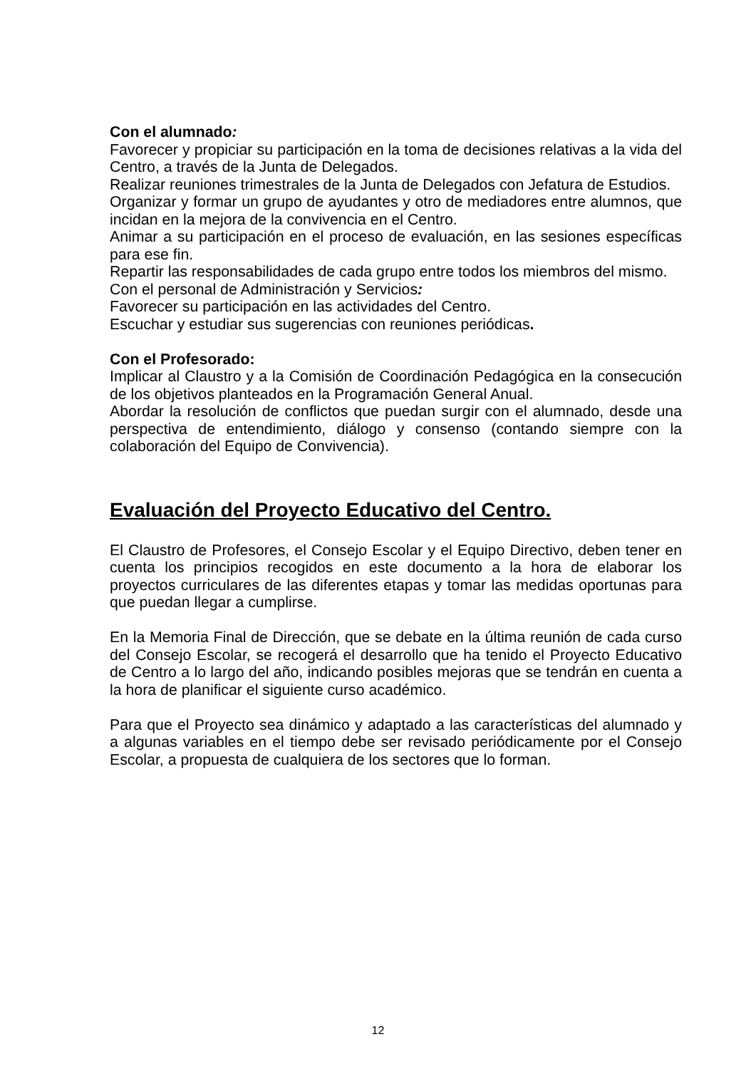Con el alumnado:
Favorecer y propiciar su participación en la toma de decisiones relativas a la vida del Centro, a través de la Junta de Delegados.
Realizar reuniones trimestrales de la Junta de Delegados con Jefatura de Estudios.
Organizar y formar un grupo de ayudantes y otro de mediadores entre alumnos, que incidan en la mejora de la convivencia en el Centro.
Animar a su participación en el proceso de evaluación, en las sesiones específicas para ese fin.
Repartir las responsabilidades de cada grupo entre todos los miembros del mismo.
Con el personal de Administración y Servicios:
Favorecer su participación en las actividades del Centro.
Escuchar y estudiar sus sugerencias con reuniones periódicas.
Con el Profesorado:
Implicar al Claustro y a la Comisión de Coordinación Pedagógica en la consecución de los objetivos planteados en la Programación General Anual.
Abordar la resolución de conflictos que puedan surgir con el alumnado, desde una perspectiva de entendimiento, diálogo y consenso (contando siempre con la colaboración del Equipo de Convivencia).
Evaluación del Proyecto Educativo del Centro.
El Claustro de Profesores, el Consejo Escolar y el Equipo Directivo, deben tener en cuenta los principios recogidos en este documento a la hora de elaborar los proyectos curriculares de las diferentes etapas y tomar las medidas oportunas para que puedan llegar a cumplirse.
En la Memoria Final de Dirección, que se debate en la última reunión de cada curso del Consejo Escolar, se recogerá el desarrollo que ha tenido el Proyecto Educativo de Centro a lo largo del año, indicando posibles mejoras que se tendrán en cuenta a la hora de planificar el siguiente curso académico.
Para que el Proyecto sea dinámico y adaptado a las características del alumnado y a algunas variables en el tiempo debe ser revisado periódicamente por el Consejo Escolar, a propuesta de cualquiera de los sectores que lo forman.
12